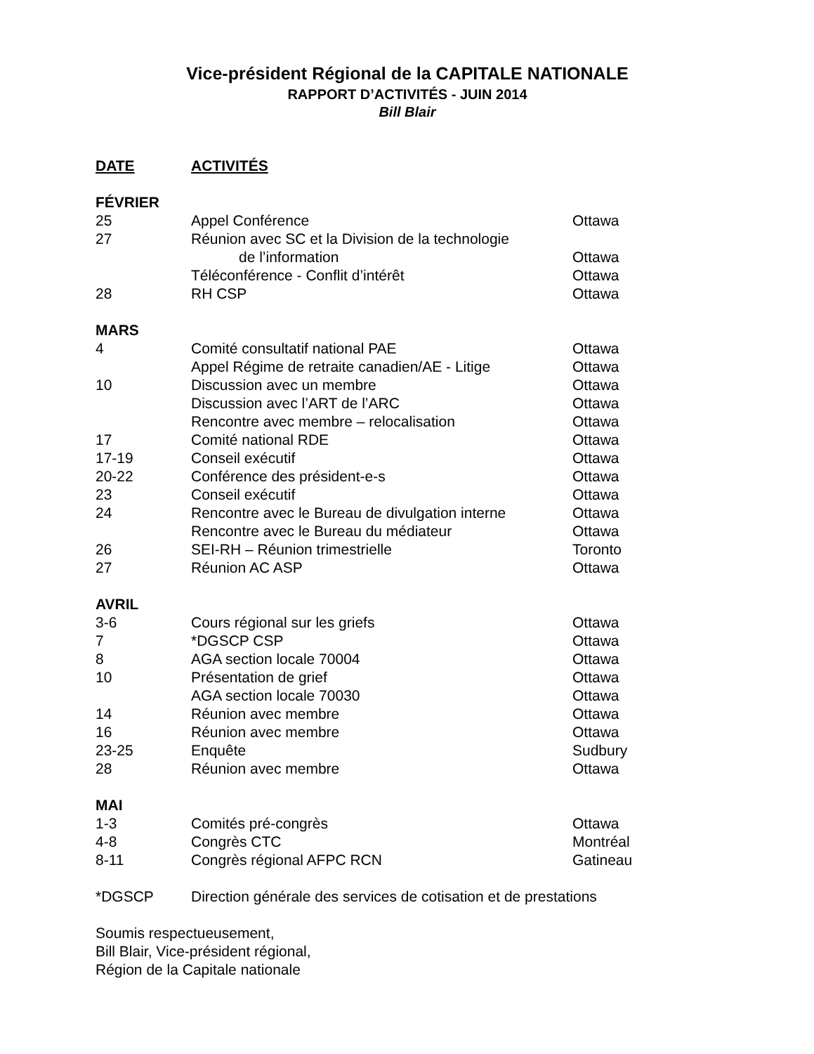Vice-président Régional de la CAPITALE NATIONALE
RAPPORT D’ACTIVITÉS - JUIN 2014
Bill Blair
| DATE | ACTIVITÉS | |
| --- | --- | --- |
| FÉVRIER | | |
| 25 | Appel Conférence | Ottawa |
| 27 | Réunion avec SC et la Division de la technologie de l’information | Ottawa |
| | Téléconférence - Conflit d’intérêt | Ottawa |
| 28 | RH CSP | Ottawa |
| MARS | | |
| 4 | Comité consultatif national PAE | Ottawa |
| | Appel Régime de retraite canadien/AE - Litige | Ottawa |
| 10 | Discussion avec un membre | Ottawa |
| | Discussion avec l’ART de l’ARC | Ottawa |
| | Rencontre avec membre – relocalisation | Ottawa |
| 17 | Comité national RDE | Ottawa |
| 17-19 | Conseil exécutif | Ottawa |
| 20-22 | Conférence des président-e-s | Ottawa |
| 23 | Conseil exécutif | Ottawa |
| 24 | Rencontre avec le Bureau de divulgation interne | Ottawa |
| | Rencontre avec le Bureau du médiateur | Ottawa |
| 26 | SEI-RH – Réunion trimestrielle | Toronto |
| 27 | Réunion AC ASP | Ottawa |
| AVRIL | | |
| 3-6 | Cours régional sur les griefs | Ottawa |
| 7 | *DGSCP CSP | Ottawa |
| 8 | AGA section locale 70004 | Ottawa |
| 10 | Présentation de grief | Ottawa |
| | AGA section locale 70030 | Ottawa |
| 14 | Réunion avec membre | Ottawa |
| 16 | Réunion avec membre | Ottawa |
| 23-25 | Enquête | Sudbury |
| 28 | Réunion avec membre | Ottawa |
| MAI | | |
| 1-3 | Comités pré-congrès | Ottawa |
| 4-8 | Congrès CTC | Montréal |
| 8-11 | Congrès régional AFPC RCN | Gatineau |
| *DGSCP | Direction générale des services de cotisation et de prestations | |
Soumis respectueusement,
Bill Blair, Vice-président régional,
Région de la Capitale nationale